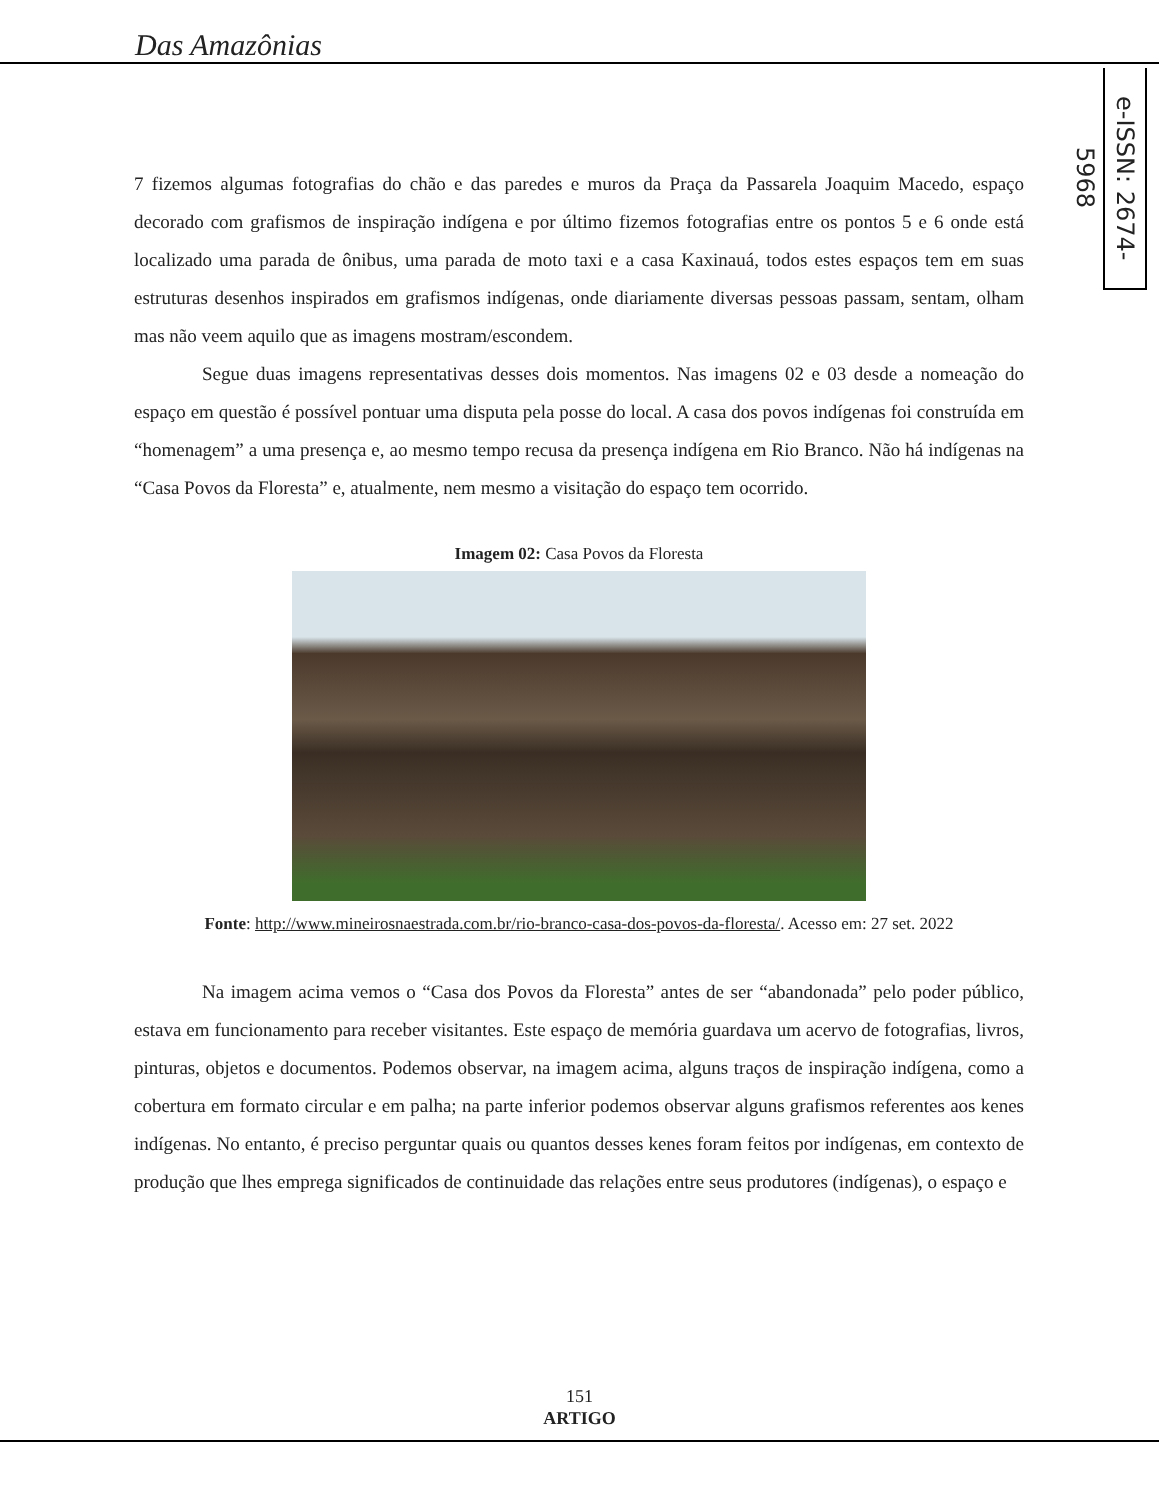Das Amazônias
e-ISSN: 2674-5968
7 fizemos algumas fotografias do chão e das paredes e muros da Praça da Passarela Joaquim Macedo, espaço decorado com grafismos de inspiração indígena e por último fizemos fotografias entre os pontos 5 e 6 onde está localizado uma parada de ônibus, uma parada de moto taxi e a casa Kaxinauá, todos estes espaços tem em suas estruturas desenhos inspirados em grafismos indígenas, onde diariamente diversas pessoas passam, sentam, olham mas não veem aquilo que as imagens mostram/escondem.
Segue duas imagens representativas desses dois momentos. Nas imagens 02 e 03 desde a nomeação do espaço em questão é possível pontuar uma disputa pela posse do local. A casa dos povos indígenas foi construída em “homenagem” a uma presença e, ao mesmo tempo recusa da presença indígena em Rio Branco. Não há indígenas na “Casa Povos da Floresta” e, atualmente, nem mesmo a visitação do espaço tem ocorrido.
Imagem 02: Casa Povos da Floresta
Fonte: http://www.mineirosnaestrada.com.br/rio-branco-casa-dos-povos-da-floresta/. Acesso em: 27 set. 2022
Na imagem acima vemos o “Casa dos Povos da Floresta” antes de ser “abandonada” pelo poder público, estava em funcionamento para receber visitantes. Este espaço de memória guardava um acervo de fotografias, livros, pinturas, objetos e documentos. Podemos observar, na imagem acima, alguns traços de inspiração indígena, como a cobertura em formato circular e em palha; na parte inferior podemos observar alguns grafismos referentes aos kenes indígenas. No entanto, é preciso perguntar quais ou quantos desses kenes foram feitos por indígenas, em contexto de produção que lhes emprega significados de continuidade das relações entre seus produtores (indígenas), o espaço e
151
ARTIGO